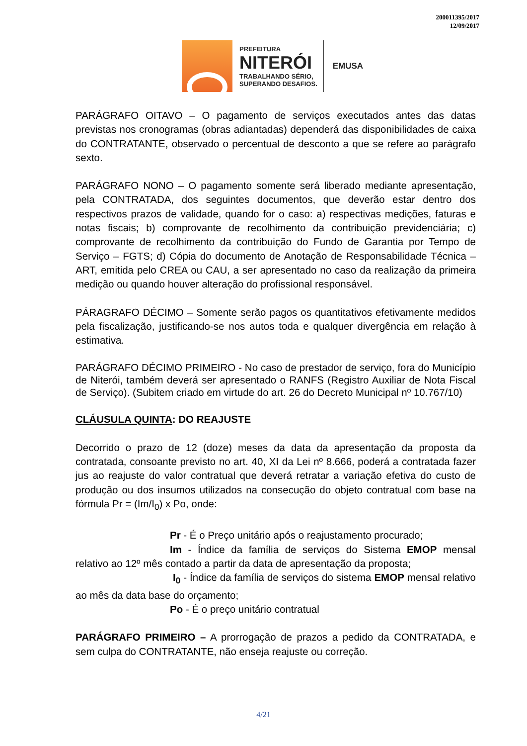200011395/2017
12/09/2017
PREFEITURA
NITERÓI
TRABALHANDO SÉRIO,
SUPERANDO DESAFIOS.
EMUSA
PARÁGRAFO OITAVO – O pagamento de serviços executados antes das datas previstas nos cronogramas (obras adiantadas) dependerá das disponibilidades de caixa do CONTRATANTE, observado o percentual de desconto a que se refere ao parágrafo sexto.
PARÁGRAFO NONO – O pagamento somente será liberado mediante apresentação, pela CONTRATADA, dos seguintes documentos, que deverão estar dentro dos respectivos prazos de validade, quando for o caso: a) respectivas medições, faturas e notas fiscais; b) comprovante de recolhimento da contribuição previdenciária; c) comprovante de recolhimento da contribuição do Fundo de Garantia por Tempo de Serviço – FGTS; d) Cópia do documento de Anotação de Responsabilidade Técnica – ART, emitida pelo CREA ou CAU, a ser apresentado no caso da realização da primeira medição ou quando houver alteração do profissional responsável.
PÁRAGRAFO DÉCIMO – Somente serão pagos os quantitativos efetivamente medidos pela fiscalização, justificando-se nos autos toda e qualquer divergência em relação à estimativa.
PARÁGRAFO DÉCIMO PRIMEIRO - No caso de prestador de serviço, fora do Município de Niterói, também deverá ser apresentado o RANFS (Registro Auxiliar de Nota Fiscal de Serviço). (Subitem criado em virtude do art. 26 do Decreto Municipal nº 10.767/10)
CLÁUSULA QUINTA: DO REAJUSTE
Decorrido o prazo de 12 (doze) meses da data da apresentação da proposta da contratada, consoante previsto no art. 40, XI da Lei nº 8.666, poderá a contratada fazer jus ao reajuste do valor contratual que deverá retratar a variação efetiva do custo de produção ou dos insumos utilizados na consecução do objeto contratual com base na fórmula Pr = (Im/I<sub>0</sub>) x Po, onde:
Pr - É o Preço unitário após o reajustamento procurado;
Im - Índice da família de serviços do Sistema EMOP mensal relativo ao 12º mês contado a partir da data de apresentação da proposta;
I<sub>0</sub> - Índice da família de serviços do sistema EMOP mensal relativo ao mês da data base do orçamento;
Po - É o preço unitário contratual
PARÁGRAFO PRIMEIRO – A prorrogação de prazos a pedido da CONTRATADA, e sem culpa do CONTRATANTE, não enseja reajuste ou correção.
4/21